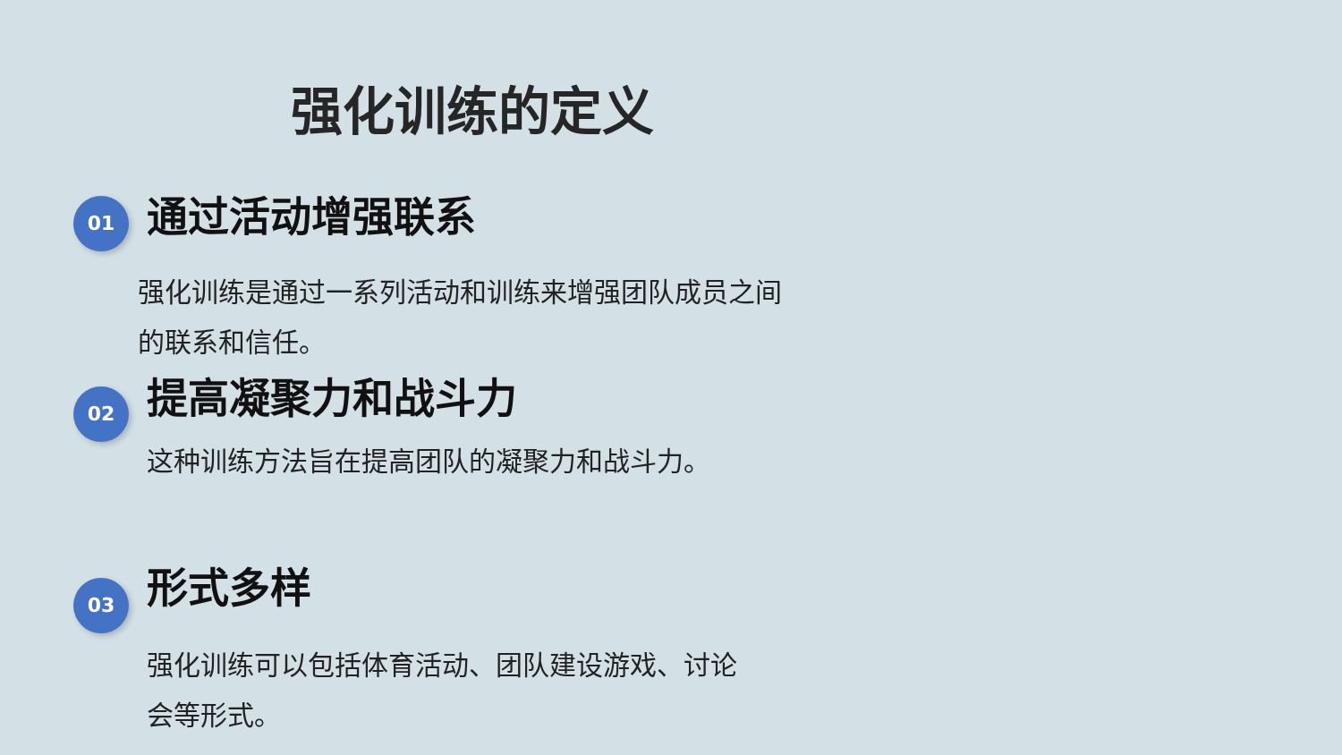强化训练的定义
01
通过活动增强联系
强化训练是通过一系列活动和训练来增强团队成员之间的联系和信任。
02
提高凝聚力和战斗力
这种训练方法旨在提高团队的凝聚力和战斗力。
03
形式多样
强化训练可以包括体育活动、团队建设游戏、讨论会等形式。